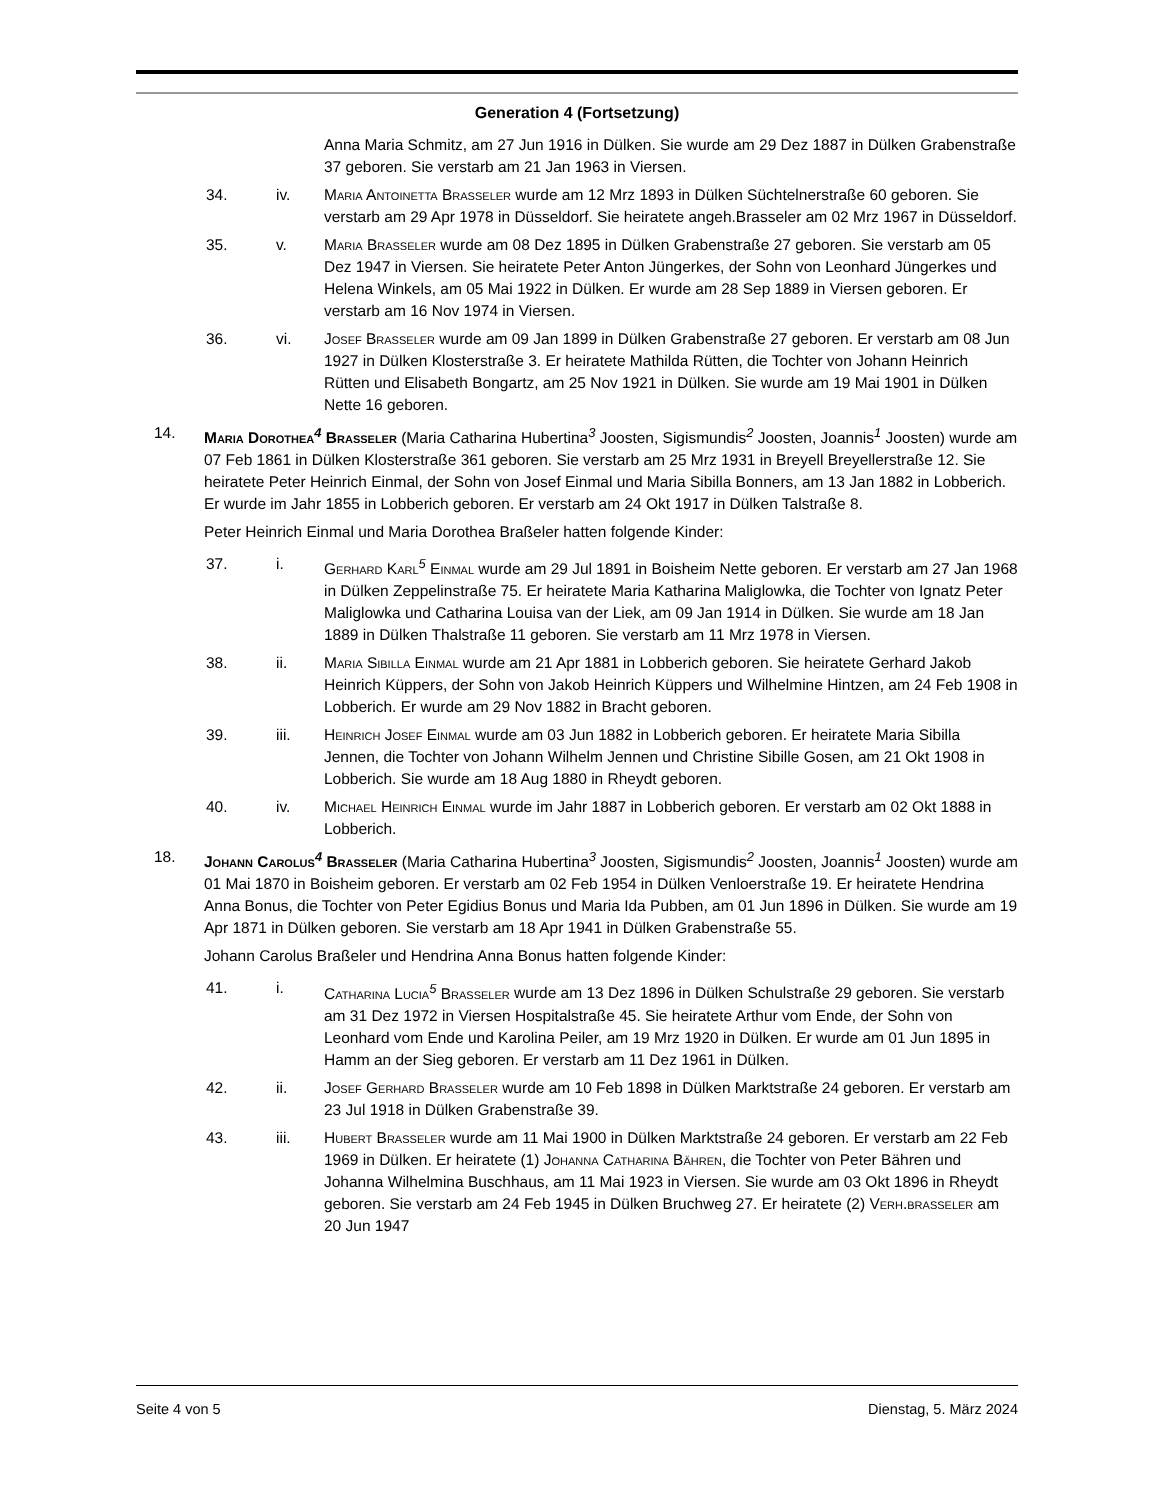Generation 4 (Fortsetzung)
Anna Maria Schmitz, am 27 Jun 1916 in Dülken. Sie wurde am 29 Dez 1887 in Dülken Grabenstraße 37 geboren. Sie verstarb am 21 Jan 1963 in Viersen.
34. iv. Maria Antoinetta Braßeler wurde am 12 Mrz 1893 in Dülken Süchtelnerstraße 60 geboren. Sie verstarb am 29 Apr 1978 in Düsseldorf. Sie heiratete angeh.Brasseler am 02 Mrz 1967 in Düsseldorf.
35. v. Maria Braßeler wurde am 08 Dez 1895 in Dülken Grabenstraße 27 geboren. Sie verstarb am 05 Dez 1947 in Viersen. Sie heiratete Peter Anton Jüngerkes, der Sohn von Leonhard Jüngerkes und Helena Winkels, am 05 Mai 1922 in Dülken. Er wurde am 28 Sep 1889 in Viersen geboren. Er verstarb am 16 Nov 1974 in Viersen.
36. vi. Josef Braßeler wurde am 09 Jan 1899 in Dülken Grabenstraße 27 geboren. Er verstarb am 08 Jun 1927 in Dülken Klosterstraße 3. Er heiratete Mathilda Rütten, die Tochter von Johann Heinrich Rütten und Elisabeth Bongartz, am 25 Nov 1921 in Dülken. Sie wurde am 19 Mai 1901 in Dülken Nette 16 geboren.
14. Maria Dorothea<sup>4</sup> Braßeler (Maria Catharina Hubertina<sup>3</sup> Joosten, Sigismundis<sup>2</sup> Joosten, Joannis<sup>1</sup> Joosten) wurde am 07 Feb 1861 in Dülken Klosterstraße 361 geboren. Sie verstarb am 25 Mrz 1931 in Breyell Breyellerstraße 12. Sie heiratete Peter Heinrich Einmal, der Sohn von Josef Einmal und Maria Sibilla Bonners, am 13 Jan 1882 in Lobberich. Er wurde im Jahr 1855 in Lobberich geboren. Er verstarb am 24 Okt 1917 in Dülken Talstraße 8.
Peter Heinrich Einmal und Maria Dorothea Braßeler hatten folgende Kinder:
37. i. Gerhard Karl<sup>5</sup> Einmal wurde am 29 Jul 1891 in Boisheim Nette geboren. Er verstarb am 27 Jan 1968 in Dülken Zeppelinstraße 75. Er heiratete Maria Katharina Maliglowka, die Tochter von Ignatz Peter Maliglowka und Catharina Louisa van der Liek, am 09 Jan 1914 in Dülken. Sie wurde am 18 Jan 1889 in Dülken Thalstraße 11 geboren. Sie verstarb am 11 Mrz 1978 in Viersen.
38. ii. Maria Sibilla Einmal wurde am 21 Apr 1881 in Lobberich geboren. Sie heiratete Gerhard Jakob Heinrich Küppers, der Sohn von Jakob Heinrich Küppers und Wilhelmine Hintzen, am 24 Feb 1908 in Lobberich. Er wurde am 29 Nov 1882 in Bracht geboren.
39. iii. Heinrich Josef Einmal wurde am 03 Jun 1882 in Lobberich geboren. Er heiratete Maria Sibilla Jennen, die Tochter von Johann Wilhelm Jennen und Christine Sibille Gosen, am 21 Okt 1908 in Lobberich. Sie wurde am 18 Aug 1880 in Rheydt geboren.
40. iv. Michael Heinrich Einmal wurde im Jahr 1887 in Lobberich geboren. Er verstarb am 02 Okt 1888 in Lobberich.
18. Johann Carolus<sup>4</sup> Braßeler (Maria Catharina Hubertina<sup>3</sup> Joosten, Sigismundis<sup>2</sup> Joosten, Joannis<sup>1</sup> Joosten) wurde am 01 Mai 1870 in Boisheim geboren. Er verstarb am 02 Feb 1954 in Dülken Venloerstraße 19. Er heiratete Hendrina Anna Bonus, die Tochter von Peter Egidius Bonus und Maria Ida Pubben, am 01 Jun 1896 in Dülken. Sie wurde am 19 Apr 1871 in Dülken geboren. Sie verstarb am 18 Apr 1941 in Dülken Grabenstraße 55.
Johann Carolus Braßeler und Hendrina Anna Bonus hatten folgende Kinder:
41. i. Catharina Lucia<sup>5</sup> Braßeler wurde am 13 Dez 1896 in Dülken Schulstraße 29 geboren. Sie verstarb am 31 Dez 1972 in Viersen Hospitalstraße 45. Sie heiratete Arthur vom Ende, der Sohn von Leonhard vom Ende und Karolina Peiler, am 19 Mrz 1920 in Dülken. Er wurde am 01 Jun 1895 in Hamm an der Sieg geboren. Er verstarb am 11 Dez 1961 in Dülken.
42. ii. Josef Gerhard Braßeler wurde am 10 Feb 1898 in Dülken Marktstraße 24 geboren. Er verstarb am 23 Jul 1918 in Dülken Grabenstraße 39.
43. iii. Hubert Braßeler wurde am 11 Mai 1900 in Dülken Marktstraße 24 geboren. Er verstarb am 22 Feb 1969 in Dülken. Er heiratete (1) Johanna Catharina Bähren, die Tochter von Peter Bähren und Johanna Wilhelmina Buschhaus, am 11 Mai 1923 in Viersen. Sie wurde am 03 Okt 1896 in Rheydt geboren. Sie verstarb am 24 Feb 1945 in Dülken Bruchweg 27. Er heiratete (2) Verh.braßeler am 20 Jun 1947
Seite 4 von 5 Dienstag, 5. März 2024